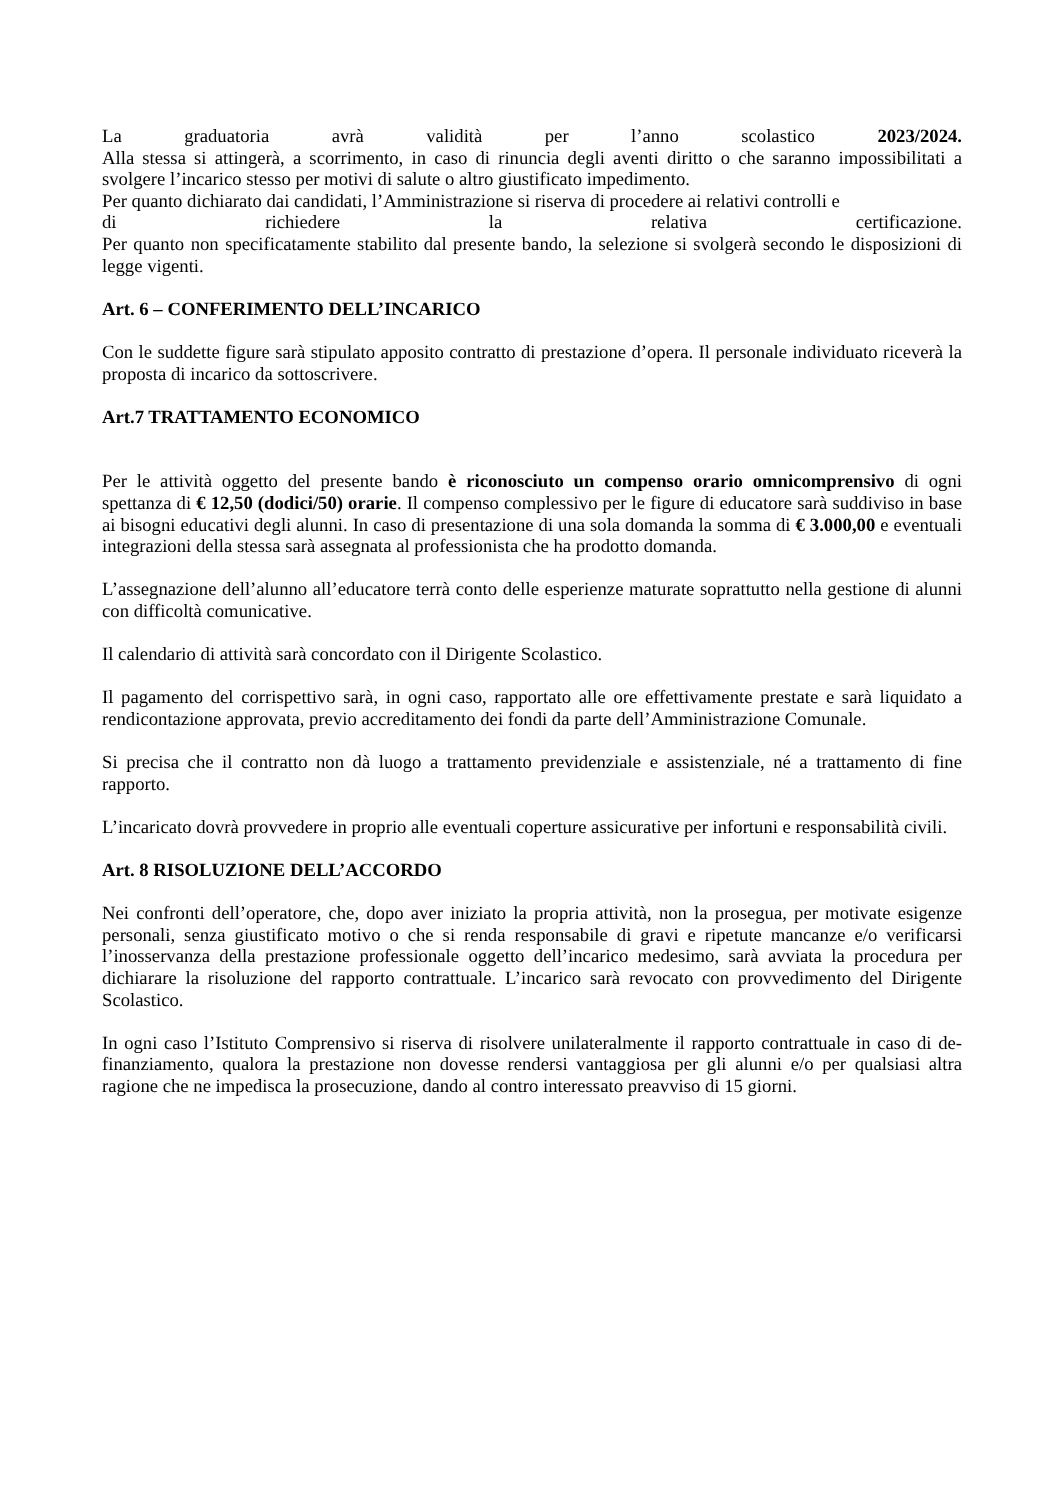La graduatoria avrà validità per l’anno scolastico 2023/2024.
Alla stessa si attingerà, a scorrimento, in caso di rinuncia degli aventi diritto o che saranno impossibilitati a svolgere l’incarico stesso per motivi di salute o altro giustificato impedimento.
Per quanto dichiarato dai candidati, l’Amministrazione si riserva di procedere ai relativi controlli e
di richiedere la relativa certificazione.
Per quanto non specificatamente stabilito dal presente bando, la selezione si svolgerà secondo le disposizioni di legge vigenti.
Art. 6 – CONFERIMENTO DELL’INCARICO
Con le suddette figure sarà stipulato apposito contratto di prestazione d’opera. Il personale individuato riceverà la proposta di incarico da sottoscrivere.
Art.7 TRATTAMENTO ECONOMICO
Per le attività oggetto del presente bando è riconosciuto un compenso orario omnicomprensivo di ogni spettanza di € 12,50 (dodici/50) orarie. Il compenso complessivo per le figure di educatore sarà suddiviso in base ai bisogni educativi degli alunni. In caso di presentazione di una sola domanda la somma di € 3.000,00 e eventuali integrazioni della stessa sarà assegnata al professionista che ha prodotto domanda.
L’assegnazione dell’alunno all’educatore terrà conto delle esperienze maturate soprattutto nella gestione di alunni con difficoltà comunicative.
Il calendario di attività sarà concordato con il Dirigente Scolastico.
Il pagamento del corrispettivo sarà, in ogni caso, rapportato alle ore effettivamente prestate e sarà liquidato a rendicontazione approvata, previo accreditamento dei fondi da parte dell’Amministrazione Comunale.
Si precisa che il contratto non dà luogo a trattamento previdenziale e assistenziale, né a trattamento di fine rapporto.
L’incaricato dovrà provvedere in proprio alle eventuali coperture assicurative per infortuni e responsabilità civili.
Art. 8 RISOLUZIONE DELL’ACCORDO
Nei confronti dell’operatore, che, dopo aver iniziato la propria attività, non la prosegua, per motivate esigenze personali, senza giustificato motivo o che si renda responsabile di gravi e ripetute mancanze e/o verificarsi l’inosservanza della prestazione professionale oggetto dell’incarico medesimo, sarà avviata la procedura per dichiarare la risoluzione del rapporto contrattuale. L’incarico sarà revocato con provvedimento del Dirigente Scolastico.
In ogni caso l’Istituto Comprensivo si riserva di risolvere unilateralmente il rapporto contrattuale in caso di de-finanziamento, qualora la prestazione non dovesse rendersi vantaggiosa per gli alunni e/o per qualsiasi altra ragione che ne impedisca la prosecuzione, dando al contro interessato preavviso di 15 giorni.